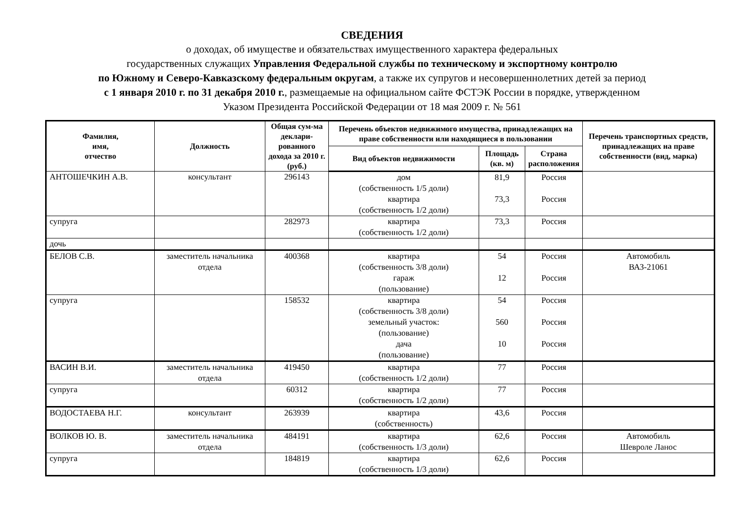СВЕДЕНИЯ
о доходах, об имуществе и обязательствах имущественного характера федеральных
государственных служащих Управления Федеральной службы по техническому и экспортному контролю
по Южному и Северо-Кавказскому федеральным округам, а также их супругов и несовершеннолетних детей за период
с 1 января 2010 г. по 31 декабря 2010 г., размещаемые на официальном сайте ФСТЭК России в порядке, утвержденном
Указом Президента Российской Федерации от 18 мая 2009 г. № 561
| Фамилия, имя, отчество | Должность | Общая сум-ма деклари-рованного дохода за 2010 г. (руб.) | Перечень объектов недвижимого имущества, принадлежащих на праве собственности или находящиеся в пользовании | | | Перечень транспортных средств, принадлежащих на праве собственности (вид, марка) |
| --- | --- | --- | --- | --- | --- | --- |
| | | | Вид объектов недвижимости | Площадь (кв. м) | Страна расположения | |
| АНТОШЕЧКИН А.В. | консультант | 296143 | дом (собственность 1/5 доли) квартира (собственность 1/2 доли) | 81,9 73,3 | Россия Россия | |
| супруга | | 282973 | квартира (собственность 1/2 доли) | 73,3 | Россия | |
| дочь | | | | | | |
| БЕЛОВ С.В. | заместитель начальника отдела | 400368 | квартира (собственность 3/8 доли) гараж (пользование) | 54 12 | Россия Россия | Автомобиль ВАЗ-21061 |
| супруга | | 158532 | квартира (собственность 3/8 доли) земельный участок: (пользование) дача (пользование) | 54 560 10 | Россия Россия Россия | |
| ВАСИН В.И. | заместитель начальника отдела | 419450 | квартира (собственность 1/2 доли) | 77 | Россия | |
| супруга | | 60312 | квартира (собственность 1/2 доли) | 77 | Россия | |
| ВОДОСТАЕВА Н.Г. | консультант | 263939 | квартира (собственность) | 43,6 | Россия | |
| ВОЛКОВ Ю. В. | заместитель начальника отдела | 484191 | квартира (собственность 1/3 доли) | 62,6 | Россия | Автомобиль Шевроле Ланос |
| супруга | | 184819 | квартира (собственность 1/3 доли) | 62,6 | Россия | |